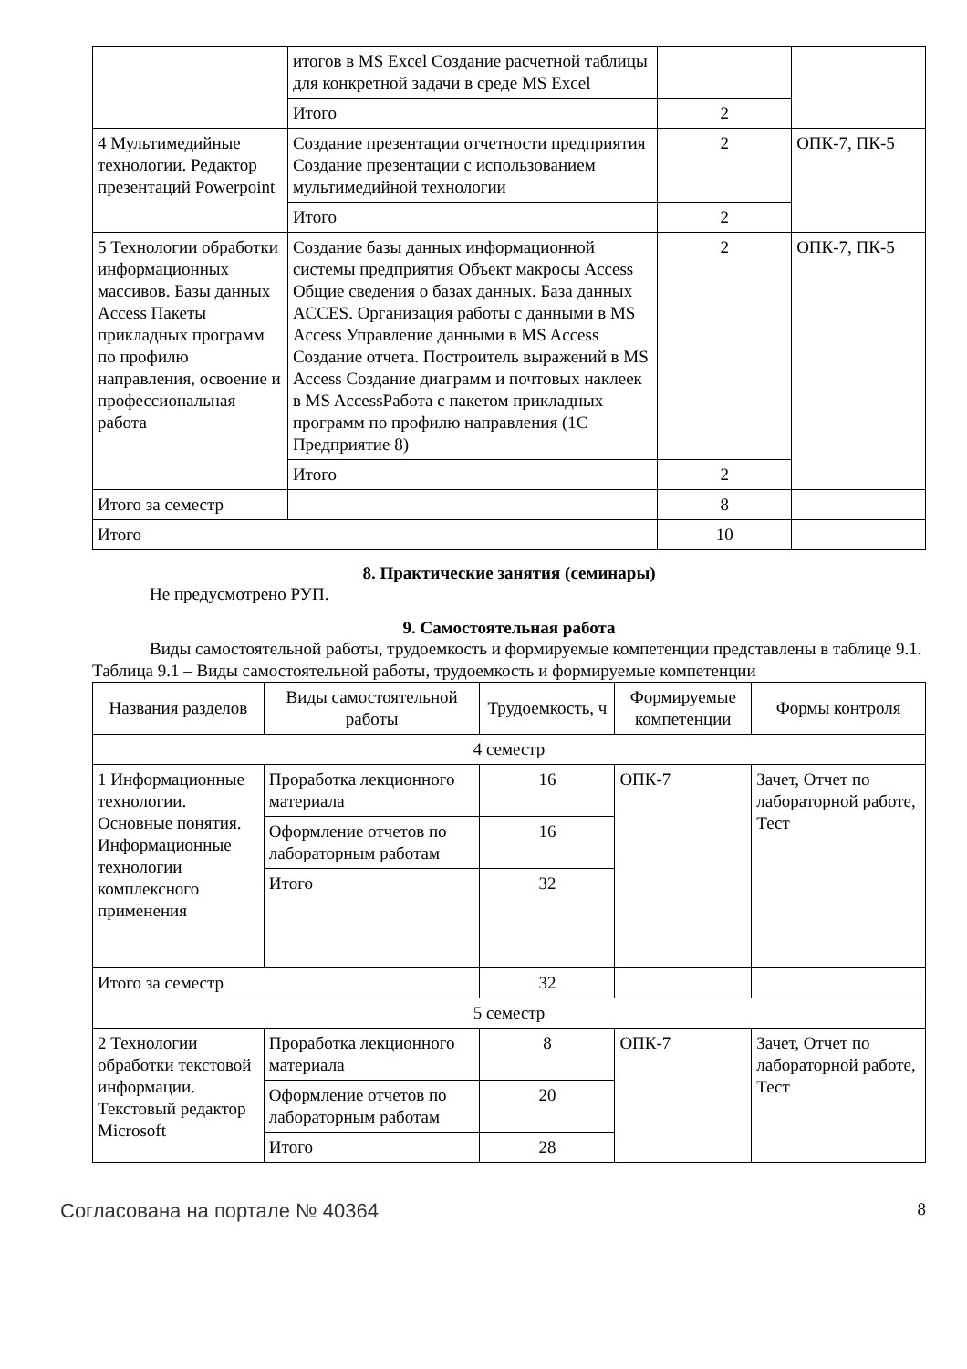| | итогов в MS Excel Создание расчетной таблицы для конкретной задачи в среде MS Excel | | |
| | Итого | 2 | |
| 4 Мультимедийные технологии. Редактор презентаций Powerpoint | Создание презентации отчетности предприятия Создание презентации с использованием мультимедийной технологии | 2 | ОПК-7, ПК-5 |
| | Итого | 2 | |
| 5 Технологии обработки информационных массивов. Базы данных Access Пакеты прикладных программ по профилю направления, освоение и профессиональная работа | Создание базы данных информационной системы предприятия Объект макросы Access Общие сведения о базах данных. База данных ACCES. Организация работы с данными в MS Access Управление данными в MS Access Создание отчета. Построитель выражений в MS Access Создание диаграмм и почтовых наклеек в MS AccessРабота с пакетом прикладных программ по профилю направления (1С Предприятие 8) | 2 | ОПК-7, ПК-5 |
| | Итого | 2 | |
| Итого за семестр | | 8 | |
| Итого | | 10 | |
8. Практические занятия (семинары)
Не предусмотрено РУП.
9. Самостоятельная работа
Виды самостоятельной работы, трудоемкость и формируемые компетенции представлены в таблице 9.1.
Таблица 9.1 – Виды самостоятельной работы, трудоемкость и формируемые компетенции
| Названия разделов | Виды самостоятельной работы | Трудоемкость, ч | Формируемые компетенции | Формы контроля |
| --- | --- | --- | --- | --- |
| 4 семестр | | | | |
| 1 Информационные технологии. Основные понятия. Информационные технологии комплексного применения | Проработка лекционного материала | 16 | ОПК-7 | Зачет, Отчет по лабораторной работе, Тест |
| | Оформление отчетов по лабораторным работам | 16 | | |
| | Итого | 32 | | |
| Итого за семестр | | 32 | | |
| 5 семестр | | | | |
| 2 Технологии обработки текстовой информации. Текстовый редактор Microsoft | Проработка лекционного материала | 8 | ОПК-7 | Зачет, Отчет по лабораторной работе, Тест |
| | Оформление отчетов по лабораторным работам | 20 | | |
| | Итого | 28 | | |
Согласована на портале № 40364 8